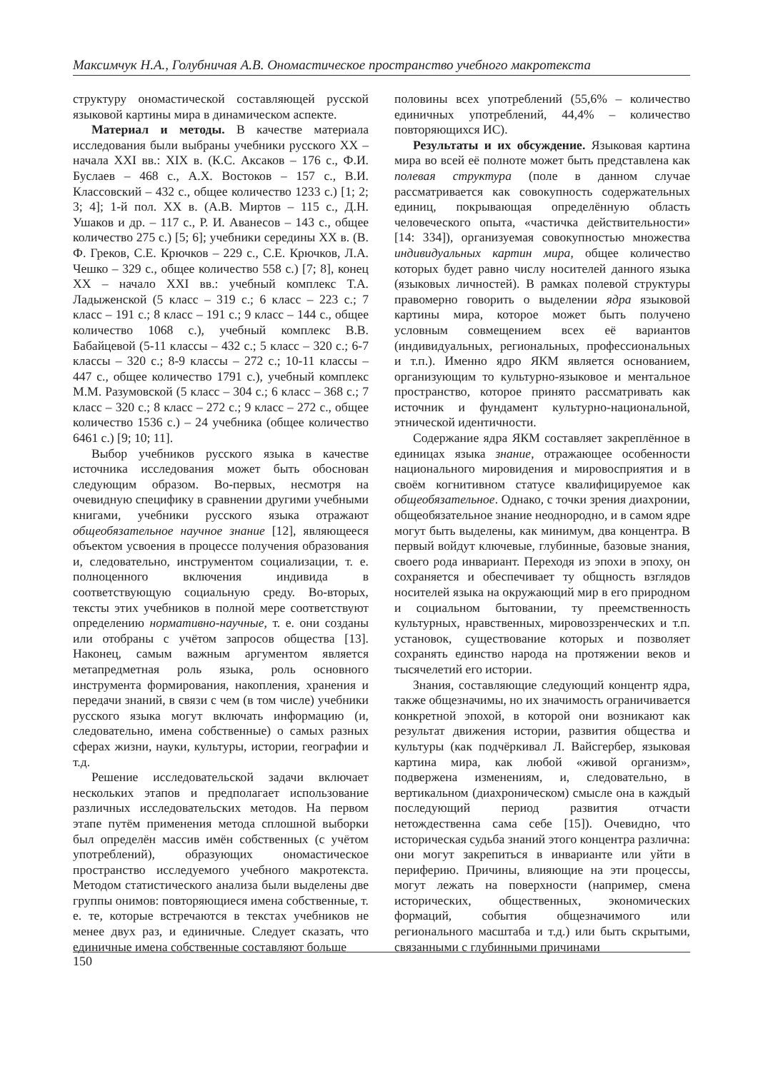Максимчук Н.А., Голубничая А.В. Ономастическое пространство учебного макротекста
структуру ономастической составляющей русской языковой картины мира в динамическом аспекте.
Материал и методы. В качестве материала исследования были выбраны учебники русского XX – начала XXI вв.: XIX в. (К.С. Аксаков – 176 с., Ф.И. Буслаев – 468 с., А.Х. Востоков – 157 с., В.И. Классовский – 432 с., общее количество 1233 с.) [1; 2; 3; 4]; 1-й пол. XX в. (А.В. Миртов – 115 с., Д.Н. Ушаков и др. – 117 с., Р. И. Аванесов – 143 с., общее количество 275 с.) [5; 6]; учебники середины XX в. (В. Ф. Греков, С.Е. Крючков – 229 с., С.Е. Крючков, Л.А. Чешко – 329 с., общее количество 558 с.) [7; 8], конец XX – начало XXI вв.: учебный комплекс Т.А. Ладыженской (5 класс – 319 с.; 6 класс – 223 с.; 7 класс – 191 с.; 8 класс – 191 с.; 9 класс – 144 с., общее количество 1068 с.), учебный комплекс В.В. Бабайцевой (5-11 классы – 432 с.; 5 класс – 320 с.; 6-7 классы – 320 с.; 8-9 классы – 272 с.; 10-11 классы – 447 с., общее количество 1791 с.), учебный комплекс М.М. Разумовской (5 класс – 304 с.; 6 класс – 368 с.; 7 класс – 320 с.; 8 класс – 272 с.; 9 класс – 272 с., общее количество 1536 с.) – 24 учебника (общее количество 6461 с.) [9; 10; 11].
Выбор учебников русского языка в качестве источника исследования может быть обоснован следующим образом. Во-первых, несмотря на очевидную специфику в сравнении другими учебными книгами, учебники русского языка отражают общеобязательное научное знание [12], являющееся объектом усвоения в процессе получения образования и, следовательно, инструментом социализации, т. е. полноценного включения индивида в соответствующую социальную среду. Во-вторых, тексты этих учебников в полной мере соответствуют определению нормативно-научные, т. е. они созданы или отобраны с учётом запросов общества [13]. Наконец, самым важным аргументом является метапредметная роль языка, роль основного инструмента формирования, накопления, хранения и передачи знаний, в связи с чем (в том числе) учебники русского языка могут включать информацию (и, следовательно, имена собственные) о самых разных сферах жизни, науки, культуры, истории, географии и т.д.
Решение исследовательской задачи включает нескольких этапов и предполагает использование различных исследовательских методов. На первом этапе путём применения метода сплошной выборки был определён массив имён собственных (с учётом употреблений), образующих ономастическое пространство исследуемого учебного макротекста. Методом статистического анализа были выделены две группы онимов: повторяющиеся имена собственные, т. е. те, которые встречаются в текстах учебников не менее двух раз, и единичные. Следует сказать, что единичные имена собственные составляют больше
половины всех употреблений (55,6% – количество единичных употреблений, 44,4% – количество повторяющихся ИС).
Результаты и их обсуждение. Языковая картина мира во всей её полноте может быть представлена как полевая структура (поле в данном случае рассматривается как совокупность содержательных единиц, покрывающая определённую область человеческого опыта, «частичка действительности» [14: 334]), организуемая совокупностью множества индивидуальных картин мира, общее количество которых будет равно числу носителей данного языка (языковых личностей). В рамках полевой структуры правомерно говорить о выделении ядра языковой картины мира, которое может быть получено условным совмещением всех её вариантов (индивидуальных, региональных, профессиональных и т.п.). Именно ядро ЯКМ является основанием, организующим то культурно-языковое и ментальное пространство, которое принято рассматривать как источник и фундамент культурно-национальной, этнической идентичности.
Содержание ядра ЯКМ составляет закреплённое в единицах языка знание, отражающее особенности национального мировидения и мировосприятия и в своём когнитивном статусе квалифицируемое как общеобязательное. Однако, с точки зрения диахронии, общеобязательное знание неоднородно, и в самом ядре могут быть выделены, как минимум, два концентра. В первый войдут ключевые, глубинные, базовые знания, своего рода инвариант. Переходя из эпохи в эпоху, он сохраняется и обеспечивает ту общность взглядов носителей языка на окружающий мир в его природном и социальном бытовании, ту преемственность культурных, нравственных, мировоззренческих и т.п. установок, существование которых и позволяет сохранять единство народа на протяжении веков и тысячелетий его истории.
Знания, составляющие следующий концентр ядра, также общезначимы, но их значимость ограничивается конкретной эпохой, в которой они возникают как результат движения истории, развития общества и культуры (как подчёркивал Л. Вайсгербер, языковая картина мира, как любой «живой организм», подвержена изменениям, и, следовательно, в вертикальном (диахроническом) смысле она в каждый последующий период развития отчасти нетождественна сама себе [15]). Очевидно, что историческая судьба знаний этого концентра различна: они могут закрепиться в инварианте или уйти в периферию. Причины, влияющие на эти процессы, могут лежать на поверхности (например, смена исторических, общественных, экономических формаций, события общезначимого или регионального масштаба и т.д.) или быть скрытыми, связанными с глубинными причинами
150